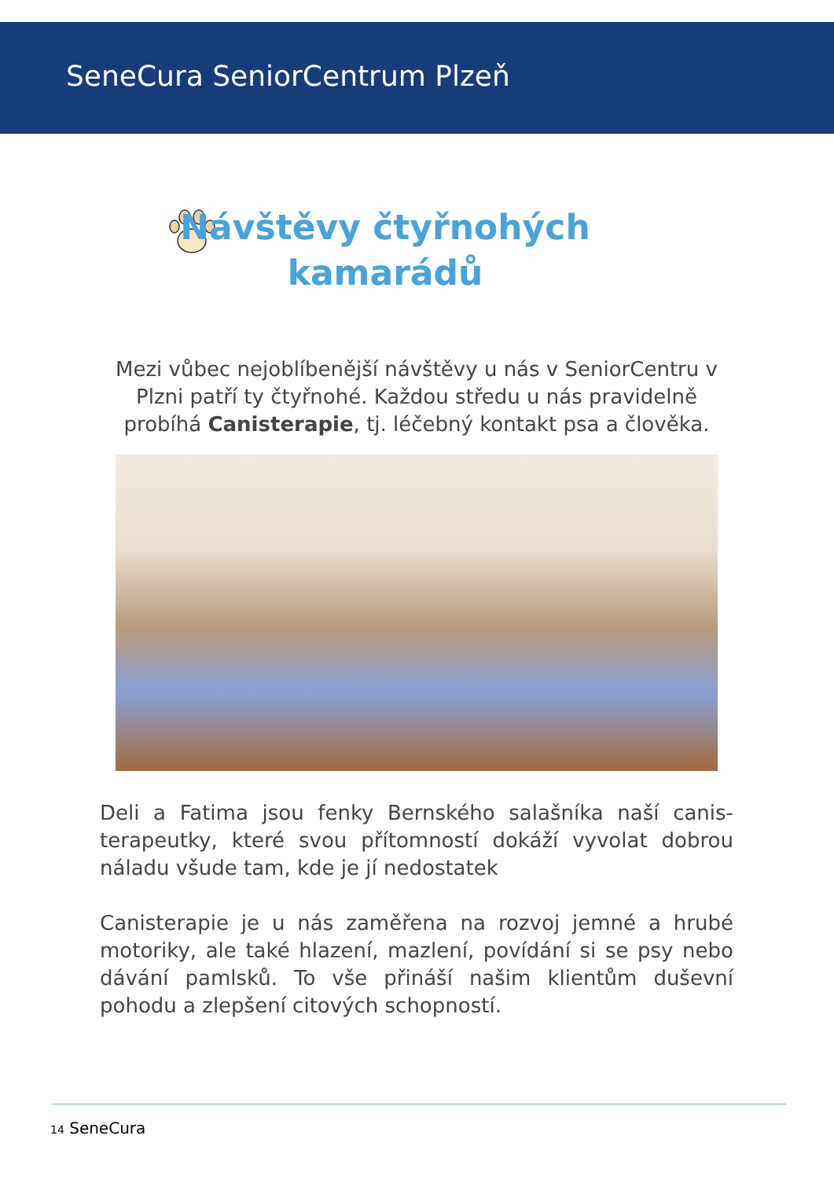SeneCura SeniorCentrum Plzeň
Návštěvy čtyřnohých
kamarádů
Mezi vůbec nejoblíbenější návštěvy u nás v SeniorCentru v Plzni patří ty čtyřnohé. Každou středu u nás pravidelně probíhá Canisterapie, tj. léčebný kontakt psa a člověka.
Deli a Fatima jsou fenky Bernského salašníka naší canis­terapeutky, které svou přítomností dokáží vyvolat dobrou náladu všude tam, kde je jí nedostatek
Canisterapie je u nás zaměřena na rozvoj jemné a hrubé motoriky, ale také hlazení, mazlení, povídání si se psy nebo dávání pamlsků. To vše přináší našim klientům duševní pohodu a zlepšení citových schopností.
14 SeneCura